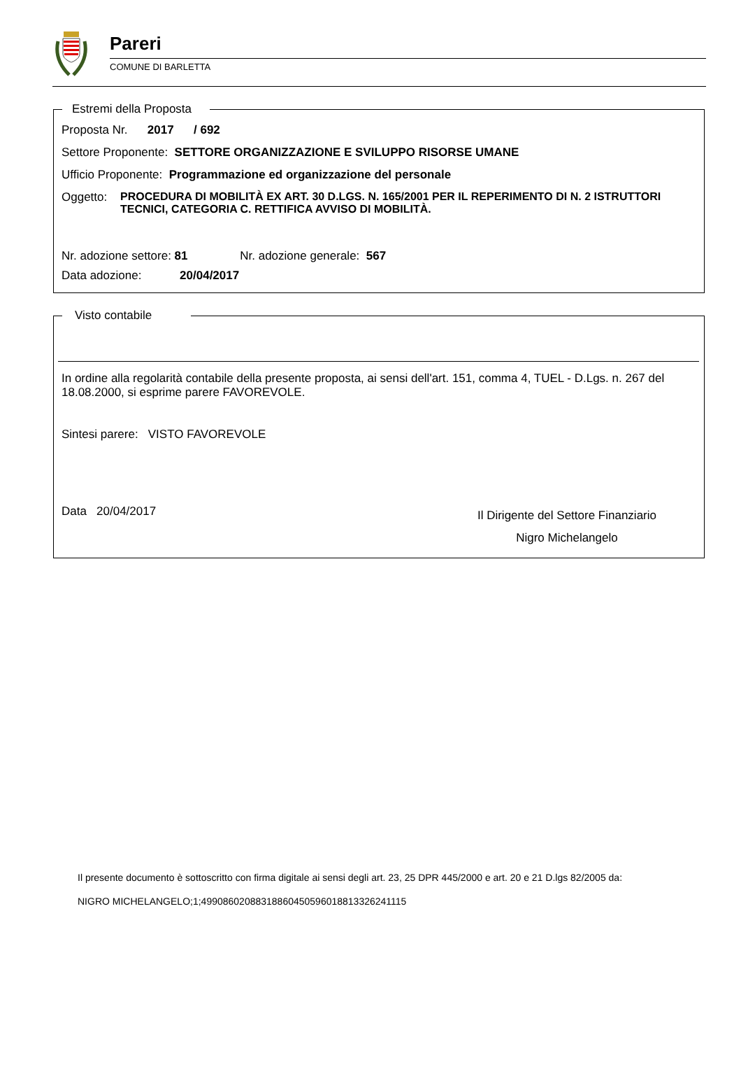Pareri
COMUNE DI BARLETTA
Estremi della Proposta
Proposta Nr. 2017 / 692
Settore Proponente: SETTORE ORGANIZZAZIONE E SVILUPPO RISORSE UMANE
Ufficio Proponente: Programmazione ed organizzazione del personale
Oggetto: PROCEDURA DI MOBILITÀ EX ART. 30 D.LGS. N. 165/2001 PER IL REPERIMENTO DI N. 2 ISTRUTTORI TECNICI, CATEGORIA C. RETTIFICA AVVISO DI MOBILITÀ.
Nr. adozione settore: 81 Nr. adozione generale: 567
Data adozione: 20/04/2017
Visto contabile
In ordine alla regolarità contabile della presente proposta, ai sensi dell'art. 151, comma 4, TUEL - D.Lgs. n. 267 del 18.08.2000, si esprime parere FAVOREVOLE.
Sintesi parere: VISTO FAVOREVOLE
Data 20/04/2017
Il Dirigente del Settore Finanziario
Nigro Michelangelo
Il presente documento è sottoscritto con firma digitale ai sensi degli art. 23, 25 DPR 445/2000 e art. 20 e 21 D.lgs 82/2005 da:
NIGRO MICHELANGELO;1;49908602088318860450596018813326241115